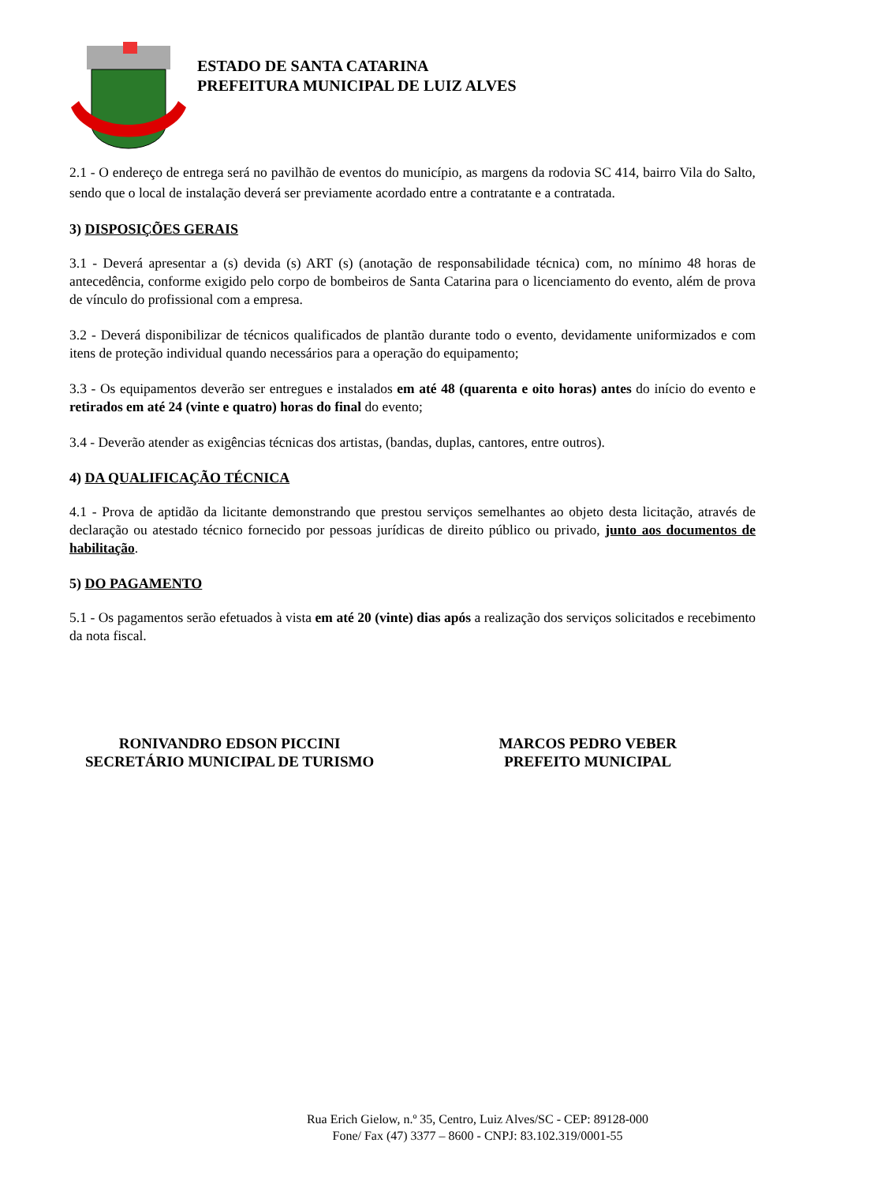ESTADO DE SANTA CATARINA
PREFEITURA MUNICIPAL DE LUIZ ALVES
2.1 - O endereço de entrega será no pavilhão de eventos do município, as margens da rodovia SC 414, bairro Vila do Salto, sendo que o local de instalação deverá ser previamente acordado entre a contratante e a contratada.
3) DISPOSIÇÕES GERAIS
3.1 - Deverá apresentar a (s) devida (s) ART (s) (anotação de responsabilidade técnica) com, no mínimo 48 horas de antecedência, conforme exigido pelo corpo de bombeiros de Santa Catarina para o licenciamento do evento, além de prova de vínculo do profissional com a empresa.
3.2 - Deverá disponibilizar de técnicos qualificados de plantão durante todo o evento, devidamente uniformizados e com itens de proteção individual quando necessários para a operação do equipamento;
3.3 - Os equipamentos deverão ser entregues e instalados em até 48 (quarenta e oito horas) antes do início do evento e retirados em até 24 (vinte e quatro) horas do final do evento;
3.4 - Deverão atender as exigências técnicas dos artistas, (bandas, duplas, cantores, entre outros).
4) DA QUALIFICAÇÃO TÉCNICA
4.1 - Prova de aptidão da licitante demonstrando que prestou serviços semelhantes ao objeto desta licitação, através de declaração ou atestado técnico fornecido por pessoas jurídicas de direito público ou privado, junto aos documentos de habilitação.
5) DO PAGAMENTO
5.1 - Os pagamentos serão efetuados à vista em até 20 (vinte) dias após a realização dos serviços solicitados e recebimento da nota fiscal.
RONIVANDRO EDSON PICCINI
SECRETÁRIO MUNICIPAL DE TURISMO
MARCOS PEDRO VEBER
PREFEITO MUNICIPAL
Rua Erich Gielow, n.º 35, Centro, Luiz Alves/SC - CEP: 89128-000
Fone/ Fax (47) 3377 – 8600 - CNPJ: 83.102.319/0001-55